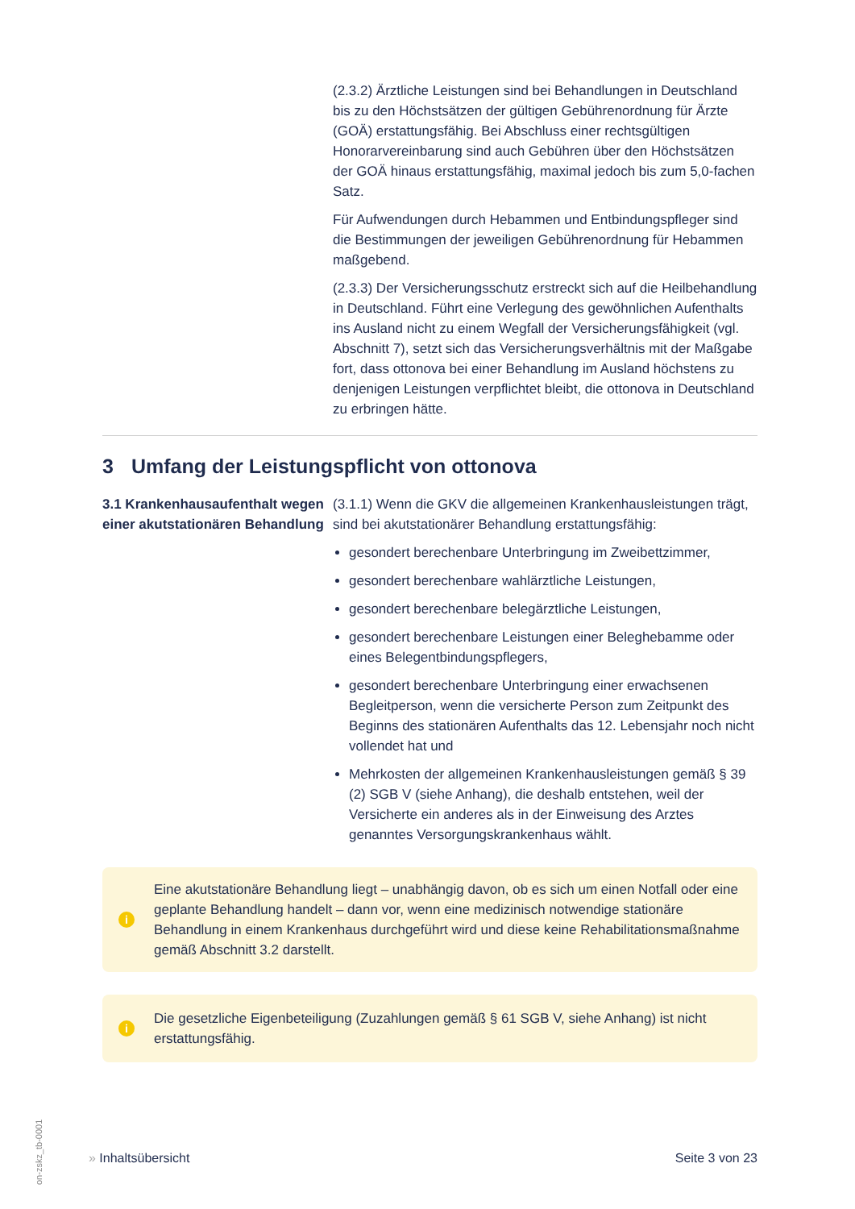(2.3.2) Ärztliche Leistungen sind bei Behandlungen in Deutschland bis zu den Höchstsätzen der gültigen Gebührenordnung für Ärzte (GOÄ) erstattungsfähig. Bei Abschluss einer rechtsgültigen Honorarvereinbarung sind auch Gebühren über den Höchstsätzen der GOÄ hinaus erstattungsfähig, maximal jedoch bis zum 5,0-fachen Satz.
Für Aufwendungen durch Hebammen und Entbindungspfleger sind die Bestimmungen der jeweiligen Gebührenordnung für Hebammen maßgebend.
(2.3.3) Der Versicherungsschutz erstreckt sich auf die Heilbehandlung in Deutschland. Führt eine Verlegung des gewöhnlichen Aufenthalts ins Ausland nicht zu einem Wegfall der Versicherungsfähigkeit (vgl. Abschnitt 7), setzt sich das Versicherungsverhältnis mit der Maßgabe fort, dass ottonova bei einer Behandlung im Ausland höchstens zu denjenigen Leistungen verpflichtet bleibt, die ottonova in Deutschland zu erbringen hätte.
3 Umfang der Leistungspflicht von ottonova
3.1 Krankenhausaufenthalt wegen einer akutstationären Behandlung
(3.1.1) Wenn die GKV die allgemeinen Krankenhausleistungen trägt, sind bei akutstationärer Behandlung erstattungsfähig:
gesondert berechenbare Unterbringung im Zweibettzimmer,
gesondert berechenbare wahlärztliche Leistungen,
gesondert berechenbare belegärztliche Leistungen,
gesondert berechenbare Leistungen einer Beleghebamme oder eines Belegentbindungspflegers,
gesondert berechenbare Unterbringung einer erwachsenen Begleitperson, wenn die versicherte Person zum Zeitpunkt des Beginns des stationären Aufenthalts das 12. Lebensjahr noch nicht vollendet hat und
Mehrkosten der allgemeinen Krankenhausleistungen gemäß § 39 (2) SGB V (siehe Anhang), die deshalb entstehen, weil der Versicherte ein anderes als in der Einweisung des Arztes genanntes Versorgungskrankenhaus wählt.
i
Eine akutstationäre Behandlung liegt – unabhängig davon, ob es sich um einen Notfall oder eine geplante Behandlung handelt – dann vor, wenn eine medizinisch notwendige stationäre Behandlung in einem Krankenhaus durchgeführt wird und diese keine Rehabilitationsmaßnahme gemäß Abschnitt 3.2 darstellt.
i
Die gesetzliche Eigenbeteiligung (Zuzahlungen gemäß § 61 SGB V, siehe Anhang) ist nicht erstattungsfähig.
» Inhaltsübersicht Seite 3 von 23
on-zskz_tb-0001